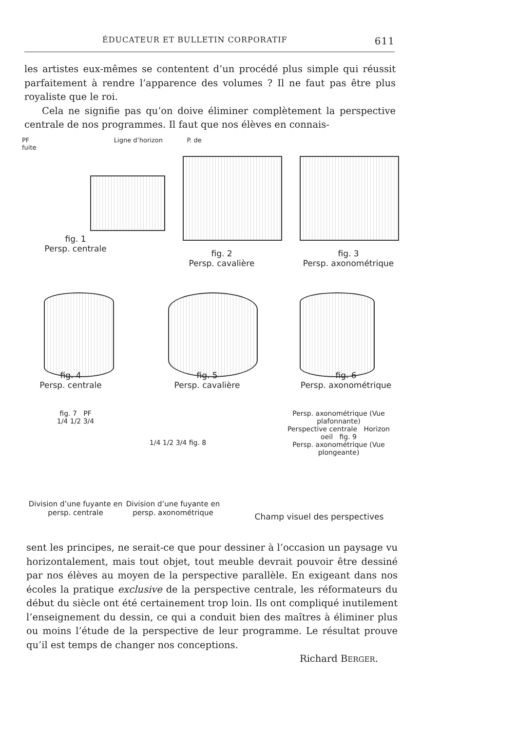ÉDUCATEUR ET BULLETIN CORPORATIF 611
les artistes eux-mêmes se contentent d’un procédé plus simple qui réussit parfaitement à rendre l’apparence des volumes ? Il ne faut pas être plus royaliste que le roi.
Cela ne signifie pas qu’on doive éliminer complètement la perspective centrale de nos programmes. Il faut que nos élèves en connais-
PF Ligne d’horizon P. de fuite
fig. 1
Persp. centrale
fig. 2
Persp. cavalière
fig. 3
Persp. axonométrique
fig. 4
Persp. centrale
fig. 5
Persp. cavalière
fig. 6
Persp. axonométrique
fig. 7 PF
1/4 1/2 3/4
Division d’une fuyante en persp. centrale
1/4 1/2 3/4 fig. 8
Division d’une fuyante en persp. axonométrique
Persp. axonométrique (Vue plafonnante)
Perspective centrale Horizon
oeil fig. 9
Persp. axonométrique (Vue plongeante)
Champ visuel des perspectives
sent les principes, ne serait-ce que pour dessiner à l’occasion un paysage vu horizontalement, mais tout objet, tout meuble devrait pouvoir être dessiné par nos élèves au moyen de la perspective parallèle. En exigeant dans nos écoles la pratique exclusive de la perspective centrale, les réformateurs du début du siècle ont été certainement trop loin. Ils ont compliqué inutilement l’enseignement du dessin, ce qui a conduit bien des maîtres à éliminer plus ou moins l’étude de la perspective de leur programme. Le résultat prouve qu’il est temps de changer nos conceptions.
Richard BERGER.